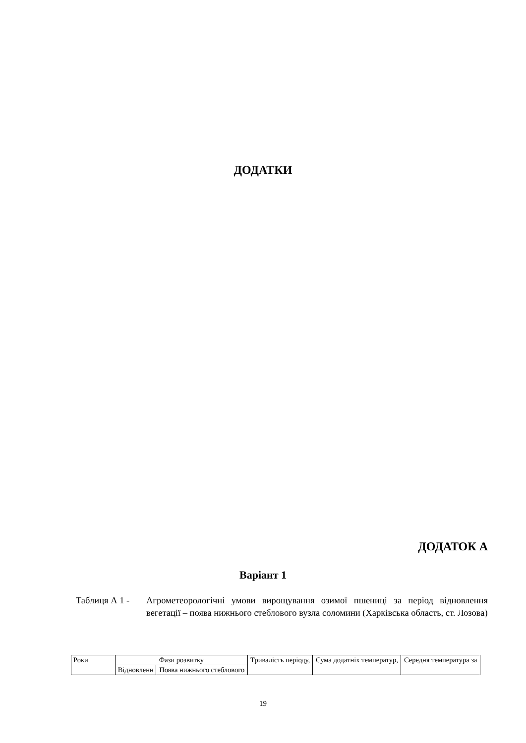ДОДАТКИ
ДОДАТОК А
Варіант 1
Таблиця А 1 - Агрометеорологічні умови вирощування озимої пшениці за період відновлення вегетації – поява нижнього стеблового вузла соломини (Харківська область, ст. Лозова)
| Роки | Фази розвитку | | Тривалість періоду, | Сума додатніх температур, | Середня температура за |
| --- | --- | --- | --- | --- | --- |
| | Відновленн | Поява нижнього стеблового | | | |
19